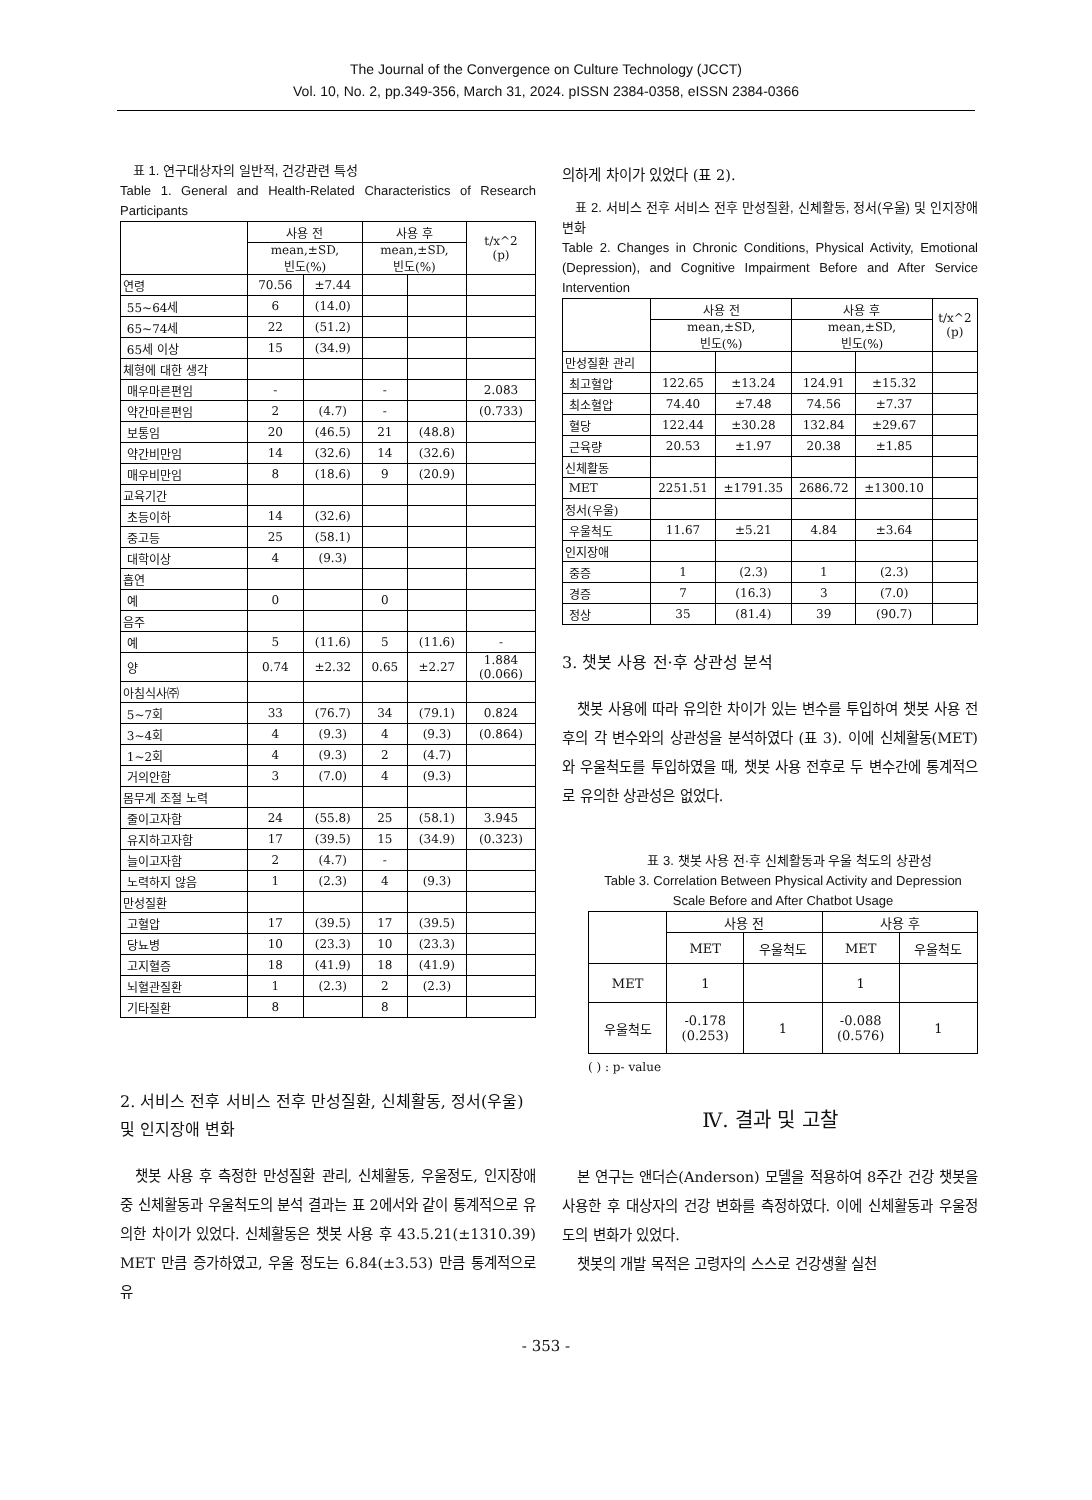The Journal of the Convergence on Culture Technology (JCCT)
Vol. 10, No. 2, pp.349-356, March 31, 2024. pISSN 2384-0358, eISSN 2384-0366
표 1. 연구대상자의 일반적, 건강관련 특성
Table 1. General and Health-Related Characteristics of Research Participants
| | 사용 전 | | 사용 후 | | t/x^2 (p) |
| --- | --- | --- | --- | --- | --- |
| | mean,±SD, 빈도(%) | | mean,±SD, 빈도(%) | | |
| 연령 | 70.56 | ±7.44 | | | |
| 55~64세 | 6 | (14.0) | | | |
| 65~74세 | 22 | (51.2) | | | |
| 65세 이상 | 15 | (34.9) | | | |
| 체형에 대한 생각 | | | | | |
| 매우마른편임 | - | | - | | 2.083 |
| 약간마른편임 | 2 | (4.7) | - | | (0.733) |
| 보통임 | 20 | (46.5) | 21 | (48.8) | |
| 약간비만임 | 14 | (32.6) | 14 | (32.6) | |
| 매우비만임 | 8 | (18.6) | 9 | (20.9) | |
| 교육기간 | | | | | |
| 초등이하 | 14 | (32.6) | | | |
| 중고등 | 25 | (58.1) | | | |
| 대학이상 | 4 | (9.3) | | | |
| 흡연 | | | | | |
| 예 | 0 | | 0 | | |
| 음주 | | | | | |
| 예 | 5 | (11.6) | 5 | (11.6) | - |
| 양 | 0.74 | ±2.32 | 0.65 | ±2.27 | 1.884 (0.066) |
| 아침식사㈜ | | | | | |
| 5~7회 | 33 | (76.7) | 34 | (79.1) | 0.824 |
| 3~4회 | 4 | (9.3) | 4 | (9.3) | (0.864) |
| 1~2회 | 4 | (9.3) | 2 | (4.7) | |
| 거의안함 | 3 | (7.0) | 4 | (9.3) | |
| 몸무게 조절 노력 | | | | | |
| 줄이고자함 | 24 | (55.8) | 25 | (58.1) | 3.945 |
| 유지하고자함 | 17 | (39.5) | 15 | (34.9) | (0.323) |
| 늘이고자함 | 2 | (4.7) | - | | |
| 노력하지 않음 | 1 | (2.3) | 4 | (9.3) | |
| 만성질환 | | | | | |
| 고혈압 | 17 | (39.5) | 17 | (39.5) | |
| 당뇨병 | 10 | (23.3) | 10 | (23.3) | |
| 고지혈증 | 18 | (41.9) | 18 | (41.9) | |
| 뇌혈관질환 | 1 | (2.3) | 2 | (2.3) | |
| 기타질환 | 8 | | 8 | | |
2. 서비스 전후 서비스 전후 만성질환, 신체활동, 정서(우울) 및 인지장애 변화
챗봇 사용 후 측정한 만성질환 관리, 신체활동, 우울정도, 인지장애 중 신체활동과 우울척도의 분석 결과는 표 2에서와 같이 통계적으로 유의한 차이가 있었다. 신체활동은 챗봇 사용 후 43.5.21(±1310.39) MET 만큼 증가하였고, 우울 정도는 6.84(±3.53) 만큼 통계적으로 유
의하게 차이가 있었다 (표 2).
표 2. 서비스 전후 서비스 전후 만성질환, 신체활동, 정서(우울) 및 인지장애 변화
Table 2. Changes in Chronic Conditions, Physical Activity, Emotional (Depression), and Cognitive Impairment Before and After Service Intervention
| | 사용 전 | | 사용 후 | | t/x^2 (p) |
| --- | --- | --- | --- | --- | --- |
| | mean,±SD, 빈도(%) | | mean,±SD, 빈도(%) | | |
| 만성질환 관리 | | | | | |
| 최고혈압 | 122.65 | ±13.24 | 124.91 | ±15.32 | |
| 최소혈압 | 74.40 | ±7.48 | 74.56 | ±7.37 | |
| 혈당 | 122.44 | ±30.28 | 132.84 | ±29.67 | |
| 근육량 | 20.53 | ±1.97 | 20.38 | ±1.85 | |
| 신체활동 | | | | | |
| MET | 2251.51 | ±1791.35 | 2686.72 | ±1300.10 | |
| 정서(우울) | | | | | |
| 우울척도 | 11.67 | ±5.21 | 4.84 | ±3.64 | |
| 인지장애 | | | | | |
| 중증 | 1 | (2.3) | 1 | (2.3) | |
| 경증 | 7 | (16.3) | 3 | (7.0) | |
| 정상 | 35 | (81.4) | 39 | (90.7) | |
3. 챗봇 사용 전·후 상관성 분석
챗봇 사용에 따라 유의한 차이가 있는 변수를 투입하여 챗봇 사용 전후의 각 변수와의 상관성을 분석하였다 (표 3). 이에 신체활동(MET)와 우울척도를 투입하였을 때, 챗봇 사용 전후로 두 변수간에 통계적으로 유의한 상관성은 없었다.
표 3. 챗봇 사용 전·후 신체활동과 우울 척도의 상관성
Table 3. Correlation Between Physical Activity and Depression Scale Before and After Chatbot Usage
| | 사용 전 | | 사용 후 | |
| --- | --- | --- | --- | --- |
| | MET | 우울척도 | MET | 우울척도 |
| MET | 1 | | 1 | |
| 우울척도 | -0.178 (0.253) | 1 | -0.088 (0.576) | 1 |
( ) : p- value
Ⅳ. 결과 및 고찰
본 연구는 앤더슨(Anderson) 모델을 적용하여 8주간 건강 챗봇을 사용한 후 대상자의 건강 변화를 측정하였다. 이에 신체활동과 우울정도의 변화가 있었다.
챗봇의 개발 목적은 고령자의 스스로 건강생활 실천
- 353 -